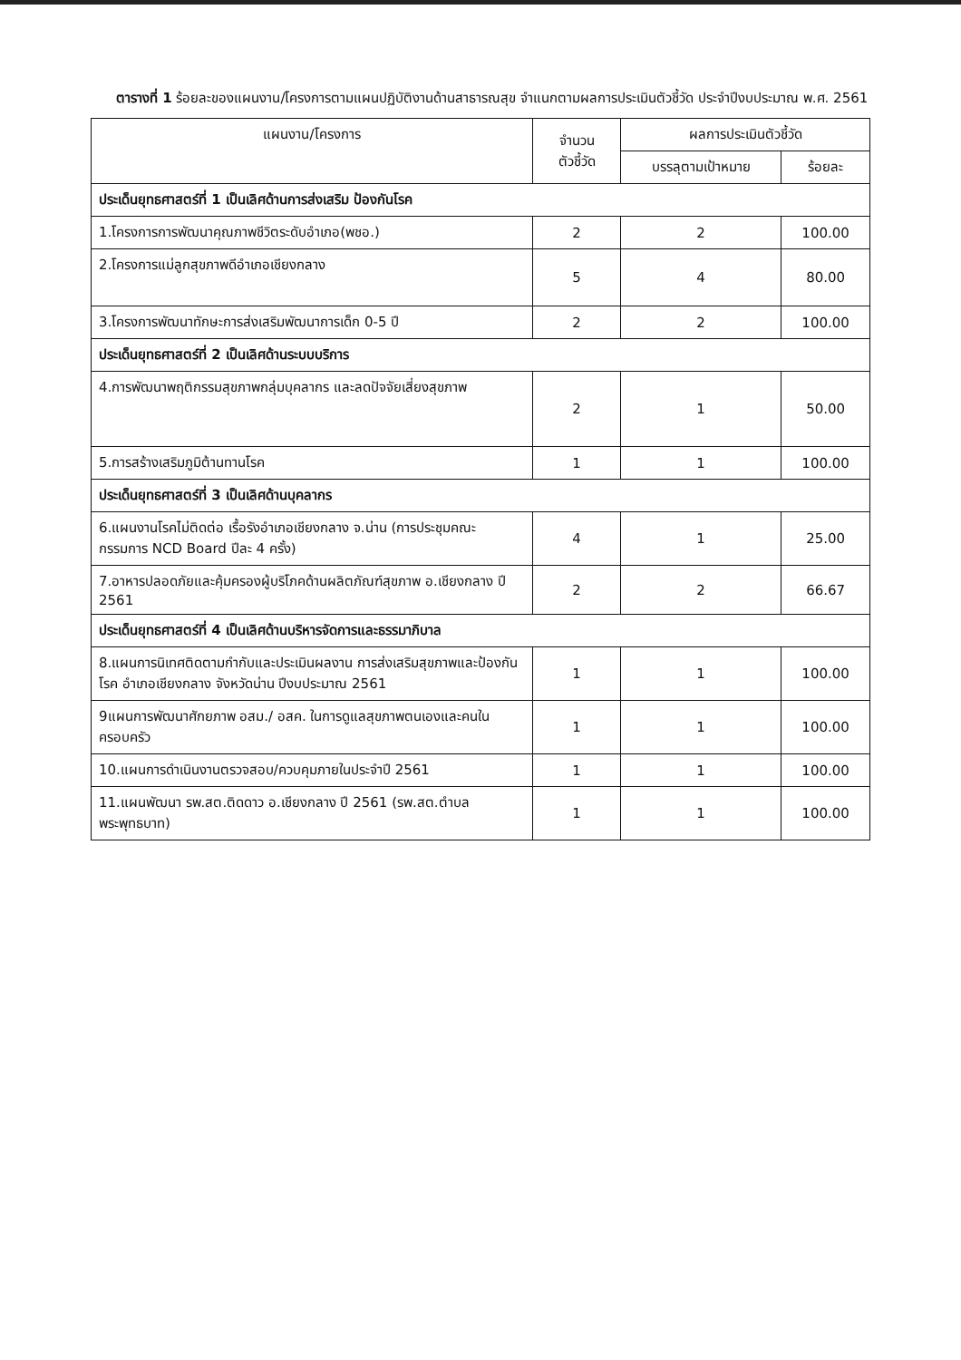ตารางที่ 1 ร้อยละของแผนงาน/โครงการตามแผนปฏิบัติงานด้านสาธารณสุข จำแนกตามผลการประเมินตัวชี้วัด ประจำปีงบประมาณ พ.ศ. 2561
| แผนงาน/โครงการ | จำนวน ตัวชี้วัด | ผลการประเมินตัวชี้วัด | |
| --- | --- | --- | --- |
| | | บรรลุตามเป้าหมาย | ร้อยละ |
| ประเด็นยุทธศาสตร์ที่ 1 เป็นเลิศด้านการส่งเสริม ป้องกันโรค | | | |
| 1.โครงการการพัฒนาคุณภาพชีวิตระดับอำเภอ(พชอ.) | 2 | 2 | 100.00 |
| 2.โครงการแม่ลูกสุขภาพดีอำเภอเชียงกลาง | 5 | 4 | 80.00 |
| 3.โครงการพัฒนาทักษะการส่งเสริมพัฒนาการเด็ก 0-5 ปี | 2 | 2 | 100.00 |
| ประเด็นยุทธศาสตร์ที่ 2 เป็นเลิศด้านระบบบริการ | | | |
| 4.การพัฒนาพฤติกรรมสุขภาพกลุ่มบุคลากร และลดปัจจัยเสี่ยงสุขภาพ | 2 | 1 | 50.00 |
| 5.การสร้างเสริมภูมิต้านทานโรค | 1 | 1 | 100.00 |
| ประเด็นยุทธศาสตร์ที่ 3 เป็นเลิศด้านบุคลากร | | | |
| 6.แผนงานโรคไม่ติดต่อ เรื้อรังอำเภอเชียงกลาง จ.น่าน (การประชุมคณะกรรมการ NCD Board ปีละ 4 ครั้ง) | 4 | 1 | 25.00 |
| 7.อาหารปลอดภัยและคุ้มครองผู้บริโภคด้านผลิตภัณฑ์สุขภาพ อ.เชียงกลาง ปี 2561 | 2 | 2 | 66.67 |
| ประเด็นยุทธศาสตร์ที่ 4 เป็นเลิศด้านบริหารจัดการและธรรมาภิบาล | | | |
| 8.แผนการนิเทศติดตามกำกับและประเมินผลงาน การส่งเสริมสุขภาพและป้องกันโรค อำเภอเชียงกลาง จังหวัดน่าน ปีงบประมาณ 2561 | 1 | 1 | 100.00 |
| 9แผนการพัฒนาศักยภาพ อสม./ อสค. ในการดูแลสุขภาพตนเองและคนในครอบครัว | 1 | 1 | 100.00 |
| 10.แผนการดำเนินงานตรวจสอบ/ควบคุมภายในประจำปี 2561 | 1 | 1 | 100.00 |
| 11.แผนพัฒนา รพ.สต.ติดดาว อ.เชียงกลาง ปี 2561 (รพ.สต.ตำบลพระพุทธบาท) | 1 | 1 | 100.00 |